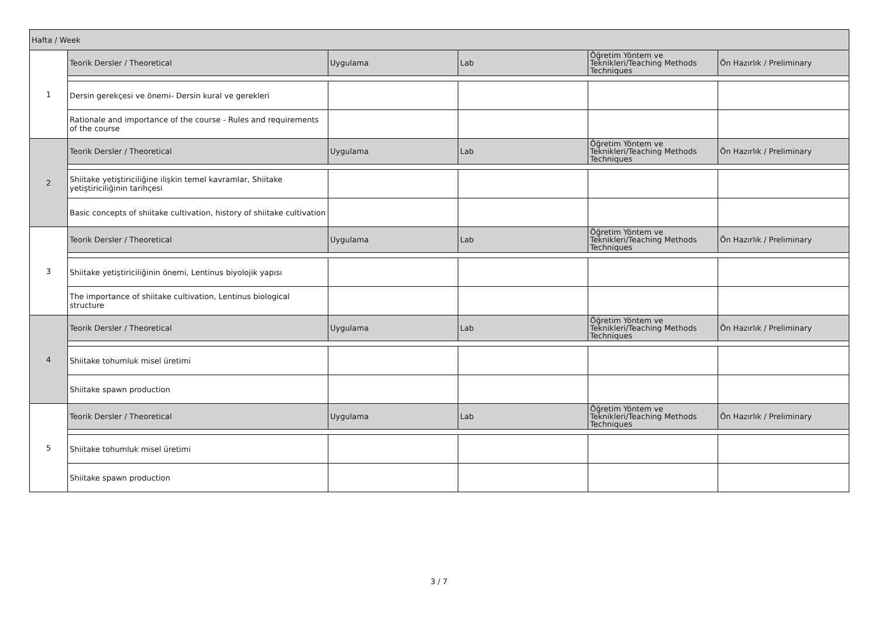| Hafta / Week | | | | | |
| 1 | Teorik Dersler / Theoretical | Uygulama | Lab | Öğretim Yöntem ve Teknikleri/Teaching Methods Techniques | Ön Hazırlık / Preliminary |
| | Dersin gerekçesi ve önemi- Dersin kural ve gerekleri | | | | |
| | Rationale and importance of the course - Rules and requirements of the course | | | | |
| 2 | Teorik Dersler / Theoretical | Uygulama | Lab | Öğretim Yöntem ve Teknikleri/Teaching Methods Techniques | Ön Hazırlık / Preliminary |
| | Shiitake yetiştiriciliğine ilişkin temel kavramlar, Shiitake yetiştiriciliğinin tarihçesi | | | | |
| | Basic concepts of shiitake cultivation, history of shiitake cultivation | | | | |
| 3 | Teorik Dersler / Theoretical | Uygulama | Lab | Öğretim Yöntem ve Teknikleri/Teaching Methods Techniques | Ön Hazırlık / Preliminary |
| | Shiitake yetiştiriciliğinin önemi, Lentinus biyolojik yapısı | | | | |
| | The importance of shiitake cultivation, Lentinus biological structure | | | | |
| 4 | Teorik Dersler / Theoretical | Uygulama | Lab | Öğretim Yöntem ve Teknikleri/Teaching Methods Techniques | Ön Hazırlık / Preliminary |
| | Shiitake tohumluk misel üretimi | | | | |
| | Shiitake spawn production | | | | |
| 5 | Teorik Dersler / Theoretical | Uygulama | Lab | Öğretim Yöntem ve Teknikleri/Teaching Methods Techniques | Ön Hazırlık / Preliminary |
| | Shiitake tohumluk misel üretimi | | | | |
| | Shiitake spawn production | | | | |
3 / 7